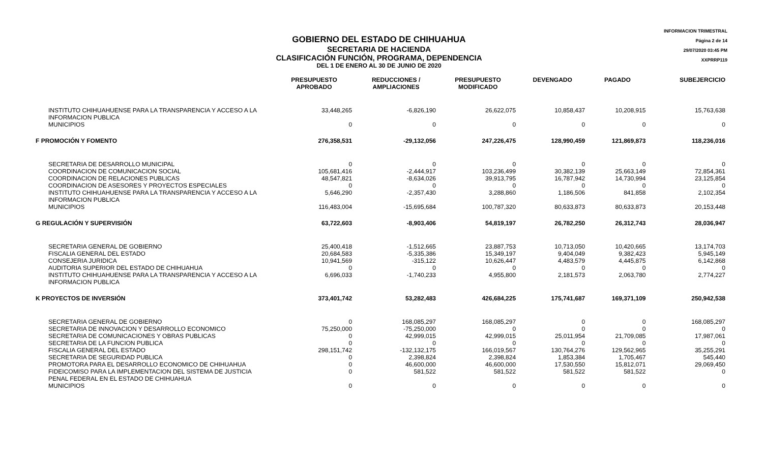GOBIERNO DEL ESTADO DE CHIHUAHUA
SECRETARIA DE HACIENDA
CLASIFICACIÓN FUNCIÓN, PROGRAMA, DEPENDENCIA
DEL 1 DE ENERO AL 30 DE JUNIO DE 2020
INFORMACION TRIMESTRAL
Página 2 de 14
29/07/2020 03:45 PM
XXPRRP119
| | PRESUPUESTO APROBADO | REDUCCIONES / AMPLIACIONES | PRESUPUESTO MODIFICADO | DEVENGADO | PAGADO | SUBEJERCICIO |
| --- | --- | --- | --- | --- | --- | --- |
| INSTITUTO CHIHUAHUENSE PARA LA TRANSPARENCIA Y ACCESO A LA INFORMACION PUBLICA | 33,448,265 | -6,826,190 | 26,622,075 | 10,858,437 | 10,208,915 | 15,763,638 |
| MUNICIPIOS | 0 | 0 | 0 | 0 | 0 | 0 |
| F PROMOCIÓN Y FOMENTO | 276,358,531 | -29,132,056 | 247,226,475 | 128,990,459 | 121,869,873 | 118,236,016 |
| SECRETARIA DE DESARROLLO MUNICIPAL | 0 | 0 | 0 | 0 | 0 | 0 |
| COORDINACION DE COMUNICACION SOCIAL | 105,681,416 | -2,444,917 | 103,236,499 | 30,382,139 | 25,663,149 | 72,854,361 |
| COORDINACION DE RELACIONES PUBLICAS | 48,547,821 | -8,634,026 | 39,913,795 | 16,787,942 | 14,730,994 | 23,125,854 |
| COORDINACION DE ASESORES Y PROYECTOS ESPECIALES | 0 | 0 | 0 | 0 | 0 | 0 |
| INSTITUTO CHIHUAHUENSE PARA LA TRANSPARENCIA Y ACCESO A LA INFORMACION PUBLICA | 5,646,290 | -2,357,430 | 3,288,860 | 1,186,506 | 841,858 | 2,102,354 |
| MUNICIPIOS | 116,483,004 | -15,695,684 | 100,787,320 | 80,633,873 | 80,633,873 | 20,153,448 |
| G REGULACIÓN Y SUPERVISIÓN | 63,722,603 | -8,903,406 | 54,819,197 | 26,782,250 | 26,312,743 | 28,036,947 |
| SECRETARIA GENERAL DE GOBIERNO | 25,400,418 | -1,512,665 | 23,887,753 | 10,713,050 | 10,420,665 | 13,174,703 |
| FISCALIA GENERAL DEL ESTADO | 20,684,583 | -5,335,386 | 15,349,197 | 9,404,049 | 9,382,423 | 5,945,149 |
| CONSEJERIA JURIDICA | 10,941,569 | -315,122 | 10,626,447 | 4,483,579 | 4,445,875 | 6,142,868 |
| AUDITORIA SUPERIOR DEL ESTADO DE CHIHUAHUA | 0 | 0 | 0 | 0 | 0 | 0 |
| INSTITUTO CHIHUAHUENSE PARA LA TRANSPARENCIA Y ACCESO A LA INFORMACION PUBLICA | 6,696,033 | -1,740,233 | 4,955,800 | 2,181,573 | 2,063,780 | 2,774,227 |
| K PROYECTOS DE INVERSIÓN | 373,401,742 | 53,282,483 | 426,684,225 | 175,741,687 | 169,371,109 | 250,942,538 |
| SECRETARIA GENERAL DE GOBIERNO | 0 | 168,085,297 | 168,085,297 | 0 | 0 | 168,085,297 |
| SECRETARIA DE INNOVACION Y DESARROLLO ECONOMICO | 75,250,000 | -75,250,000 | 0 | 0 | 0 | 0 |
| SECRETARIA DE COMUNICACIONES Y OBRAS PUBLICAS | 0 | 42,999,015 | 42,999,015 | 25,011,954 | 21,709,085 | 17,987,061 |
| SECRETARIA DE LA FUNCION PUBLICA | 0 | 0 | 0 | 0 | 0 | 0 |
| FISCALIA GENERAL DEL ESTADO | 298,151,742 | -132,132,175 | 166,019,567 | 130,764,276 | 129,562,965 | 35,255,291 |
| SECRETARIA DE SEGURIDAD PUBLICA | 0 | 2,398,824 | 2,398,824 | 1,853,384 | 1,705,467 | 545,440 |
| PROMOTORA PARA EL DESARROLLO ECONOMICO DE CHIHUAHUA | 0 | 46,600,000 | 46,600,000 | 17,530,550 | 15,812,071 | 29,069,450 |
| FIDEICOMISO PARA LA IMPLEMENTACION DEL SISTEMA DE JUSTICIA PENAL FEDERAL EN EL ESTADO DE CHIHUAHUA | 0 | 581,522 | 581,522 | 581,522 | 581,522 | 0 |
| MUNICIPIOS | 0 | 0 | 0 | 0 | 0 | 0 |